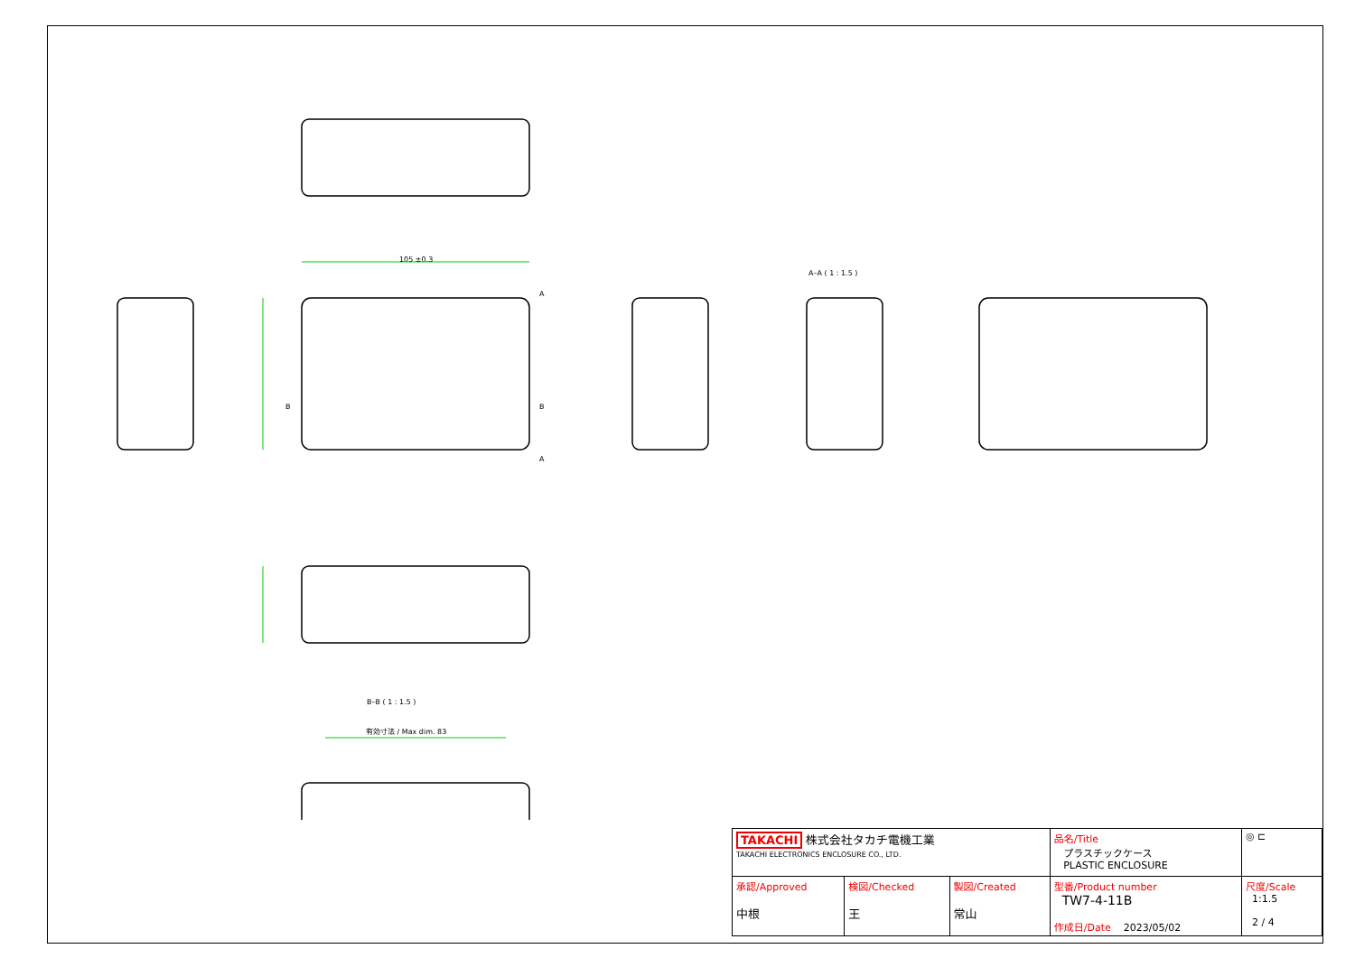105 ±0.3
B–B ( 1 : 1.5 )
有効寸法 / Max dim. 83
A–A ( 1 : 1.5 )
A
A
B
B
| TAKACHI 株式会社タカチ電機工業 TAKACHI ELECTRONICS ENCLOSURE CO., LTD. | | | 品名/Title プラスチックケース PLASTIC ENCLOSURE | ◎ ⊏ |
| 承認/Approved 中根 | 検図/Checked 王 | 製図/Created 常山 | 型番/Product number TW7-4-11B 作成日/Date 2023/05/02 | 尺度/Scale 1:1.5 2 / 4 |